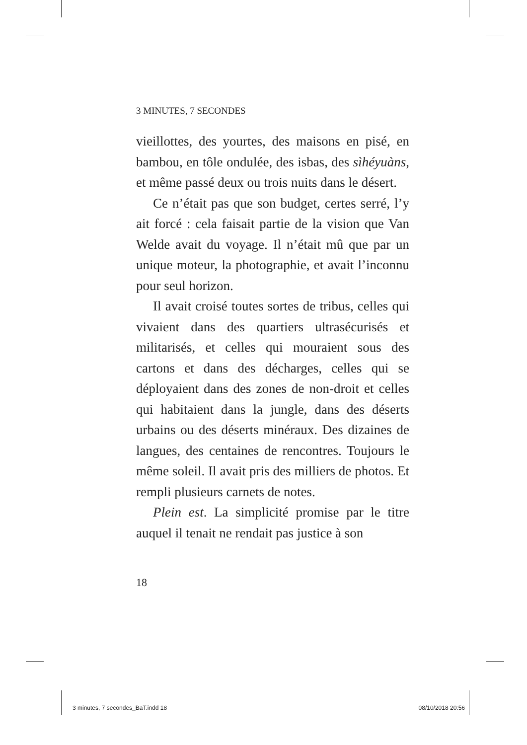3 MINUTES, 7 SECONDES
vieillottes, des yourtes, des maisons en pisé, en bambou, en tôle ondulée, des isbas, des sìhéyuàns, et même passé deux ou trois nuits dans le désert.
Ce n’était pas que son budget, certes serré, l’y ait forcé : cela faisait partie de la vision que Van Welde avait du voyage. Il n’était mû que par un unique moteur, la photographie, et avait l’inconnu pour seul horizon.
Il avait croisé toutes sortes de tribus, celles qui vivaient dans des quartiers ultrasécurisés et militarisés, et celles qui mouraient sous des cartons et dans des décharges, celles qui se déployaient dans des zones de non-droit et celles qui habitaient dans la jungle, dans des déserts urbains ou des déserts minéraux. Des dizaines de langues, des centaines de rencontres. Toujours le même soleil. Il avait pris des milliers de photos. Et rempli plusieurs carnets de notes.
Plein est. La simplicité promise par le titre auquel il tenait ne rendait pas justice à son
18
3 minutes, 7 secondes_BaT.indd 18 08/10/2018 20:56